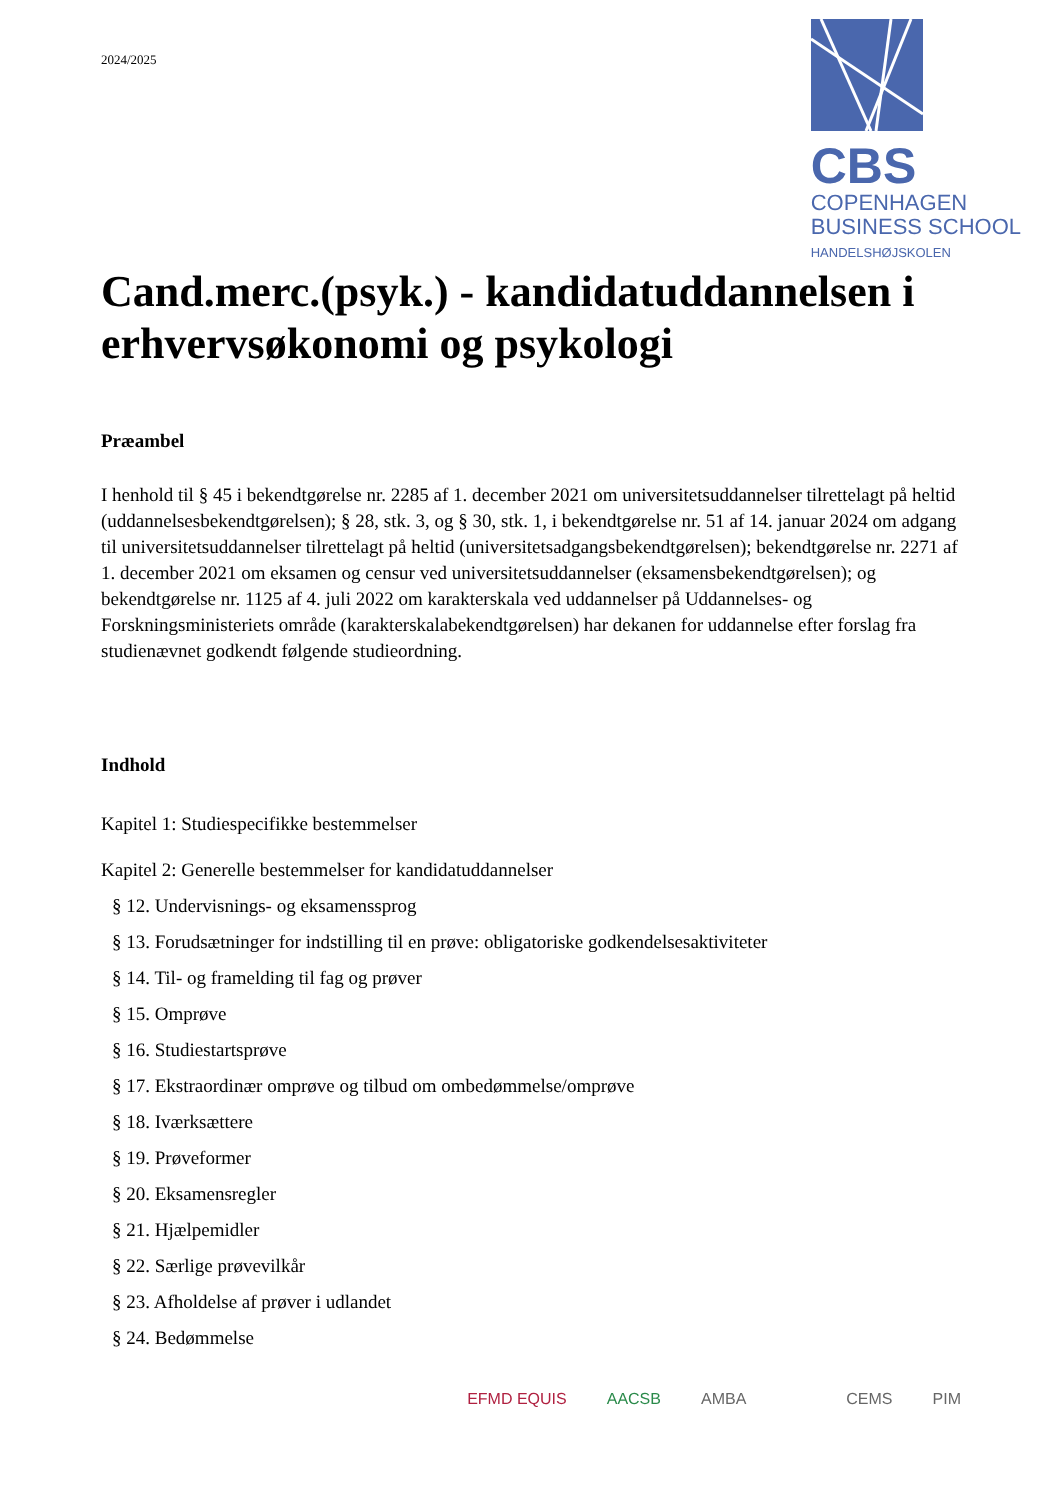2024/2025
CBS
COPENHAGEN
BUSINESS SCHOOL
HANDELSHØJSKOLEN
Cand.merc.(psyk.) - kandidatuddannelsen i erhvervsøkonomi og psykologi
Præambel
I henhold til § 45 i bekendtgørelse nr. 2285 af 1. december 2021 om universitetsuddannelser tilrettelagt på heltid (uddannelsesbekendtgørelsen); § 28, stk. 3, og § 30, stk. 1, i bekendtgørelse nr. 51 af 14. januar 2024 om adgang til universitetsuddannelser tilrettelagt på heltid (universitetsadgangsbekendtgørelsen); bekendtgørelse nr. 2271 af 1. december 2021 om eksamen og censur ved universitetsuddannelser (eksamensbekendtgørelsen); og bekendtgørelse nr. 1125 af 4. juli 2022 om karakterskala ved uddannelser på Uddannelses- og Forskningsministeriets område (karakterskalabekendtgørelsen) har dekanen for uddannelse efter forslag fra studienævnet godkendt følgende studieordning.
Indhold
Kapitel 1: Studiespecifikke bestemmelser
Kapitel 2: Generelle bestemmelser for kandidatuddannelser
§ 12. Undervisnings- og eksamenssprog
§ 13. Forudsætninger for indstilling til en prøve: obligatoriske godkendelsesaktiviteter
§ 14. Til- og framelding til fag og prøver
§ 15. Omprøve
§ 16. Studiestartsprøve
§ 17. Ekstraordinær omprøve og tilbud om ombedømmelse/omprøve
§ 18. Iværksættere
§ 19. Prøveformer
§ 20. Eksamensregler
§ 21. Hjælpemidler
§ 22. Særlige prøvevilkår
§ 23. Afholdelse af prøver i udlandet
§ 24. Bedømmelse
EFMD EQUIS AACSB AMBA CEMS PIM